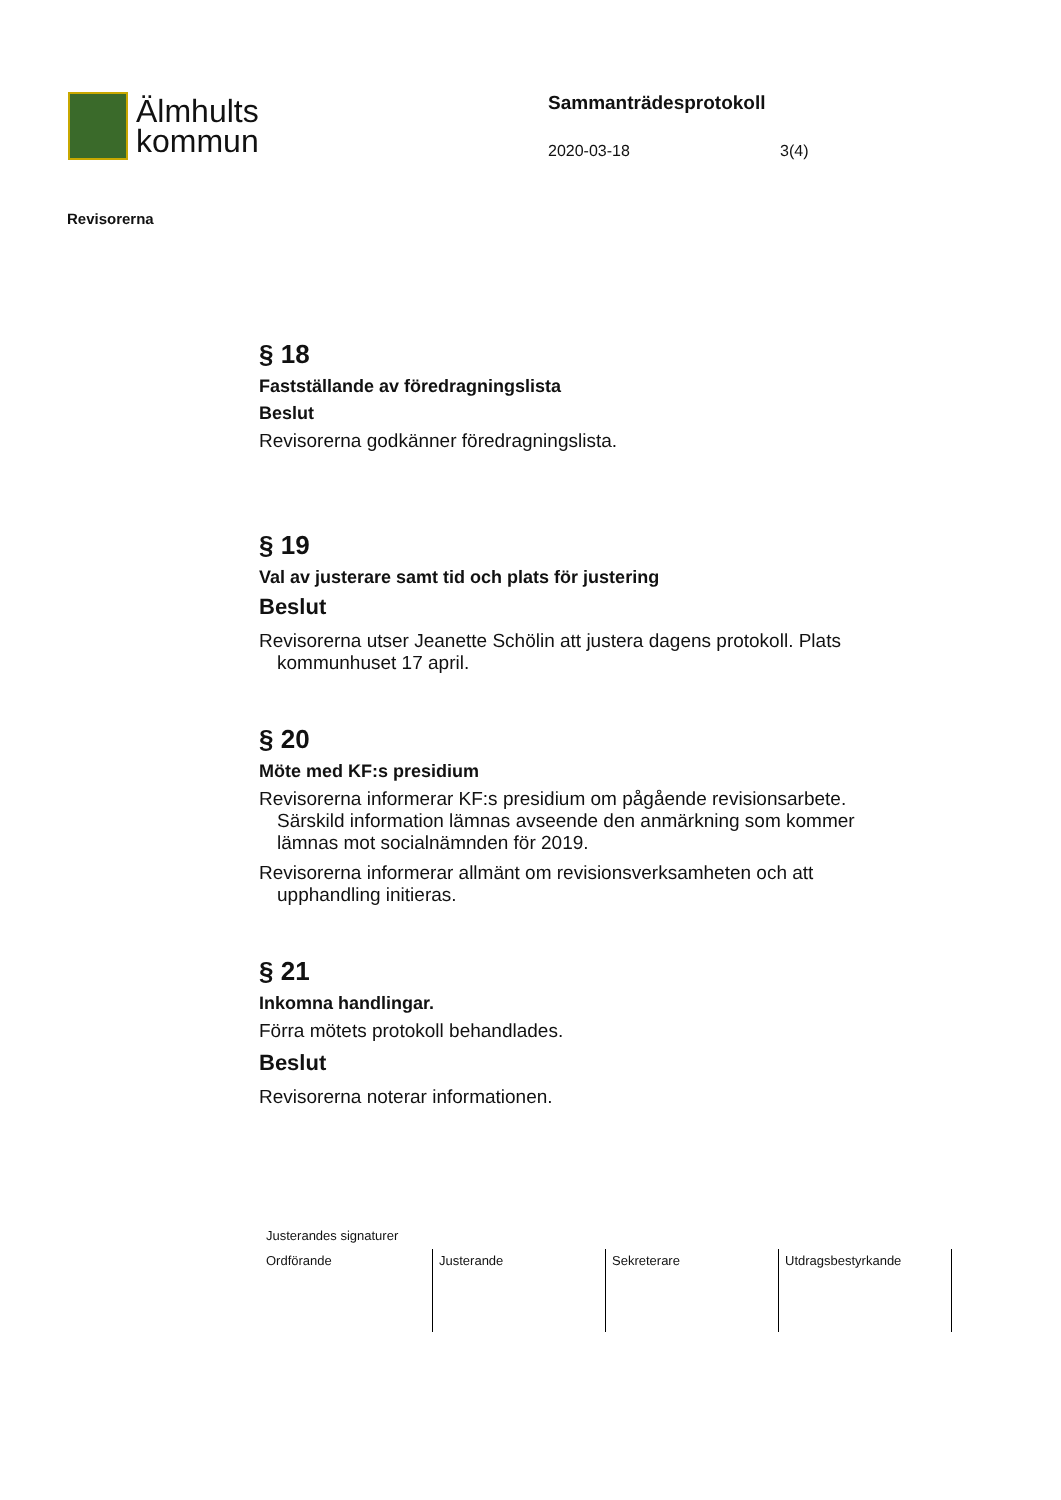Älmhults
kommun
Sammanträdesprotokoll
2020-03-18 3(4)
Revisorerna
§ 18
Fastställande av föredragningslista
Beslut
Revisorerna godkänner föredragningslista.
§ 19
Val av justerare samt tid och plats för justering
Beslut
Revisorerna utser Jeanette Schölin att justera dagens protokoll. Plats kommunhuset 17 april.
§ 20
Möte med KF:s presidium
Revisorerna informerar KF:s presidium om pågående revisionsarbete. Särskild information lämnas avseende den anmärkning som kommer lämnas mot socialnämnden för 2019.
Revisorerna informerar allmänt om revisionsverksamheten och att upphandling initieras.
§ 21
Inkomna handlingar.
Förra mötets protokoll behandlades.
Beslut
Revisorerna noterar informationen.
Justerandes signaturer
| Ordförande | Justerande | Sekreterare | Utdragsbestyrkande |